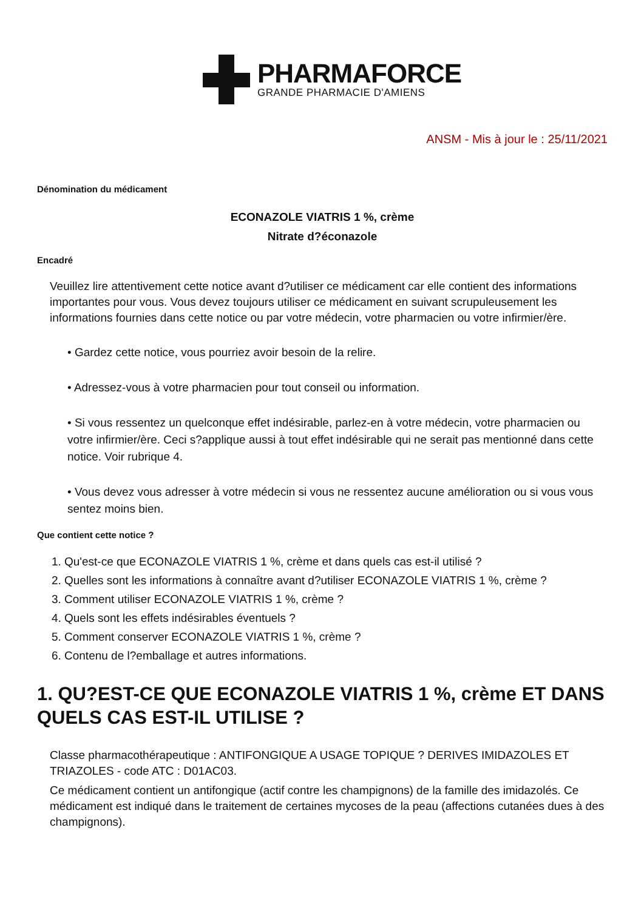PHARMAFORCE
GRANDE PHARMACIE D'AMIENS
ANSM - Mis à jour le : 25/11/2021
Dénomination du médicament
ECONAZOLE VIATRIS 1 %, crème
Nitrate d?éconazole
Encadré
Veuillez lire attentivement cette notice avant d?utiliser ce médicament car elle contient des informations importantes pour vous. Vous devez toujours utiliser ce médicament en suivant scrupuleusement les informations fournies dans cette notice ou par votre médecin, votre pharmacien ou votre infirmier/ère.
• Gardez cette notice, vous pourriez avoir besoin de la relire.
• Adressez-vous à votre pharmacien pour tout conseil ou information.
• Si vous ressentez un quelconque effet indésirable, parlez-en à votre médecin, votre pharmacien ou votre infirmier/ère. Ceci s?applique aussi à tout effet indésirable qui ne serait pas mentionné dans cette notice. Voir rubrique 4.
• Vous devez vous adresser à votre médecin si vous ne ressentez aucune amélioration ou si vous vous sentez moins bien.
Que contient cette notice ?
1. Qu'est-ce que ECONAZOLE VIATRIS 1 %, crème et dans quels cas est-il utilisé ?
2. Quelles sont les informations à connaître avant d?utiliser ECONAZOLE VIATRIS 1 %, crème ?
3. Comment utiliser ECONAZOLE VIATRIS 1 %, crème ?
4. Quels sont les effets indésirables éventuels ?
5. Comment conserver ECONAZOLE VIATRIS 1 %, crème ?
6. Contenu de l?emballage et autres informations.
1. QU?EST-CE QUE ECONAZOLE VIATRIS 1 %, crème ET DANS QUELS CAS EST-IL UTILISE ?
Classe pharmacothérapeutique : ANTIFONGIQUE A USAGE TOPIQUE ? DERIVES IMIDAZOLES ET TRIAZOLES - code ATC : D01AC03.
Ce médicament contient un antifongique (actif contre les champignons) de la famille des imidazolés. Ce médicament est indiqué dans le traitement de certaines mycoses de la peau (affections cutanées dues à des champignons).